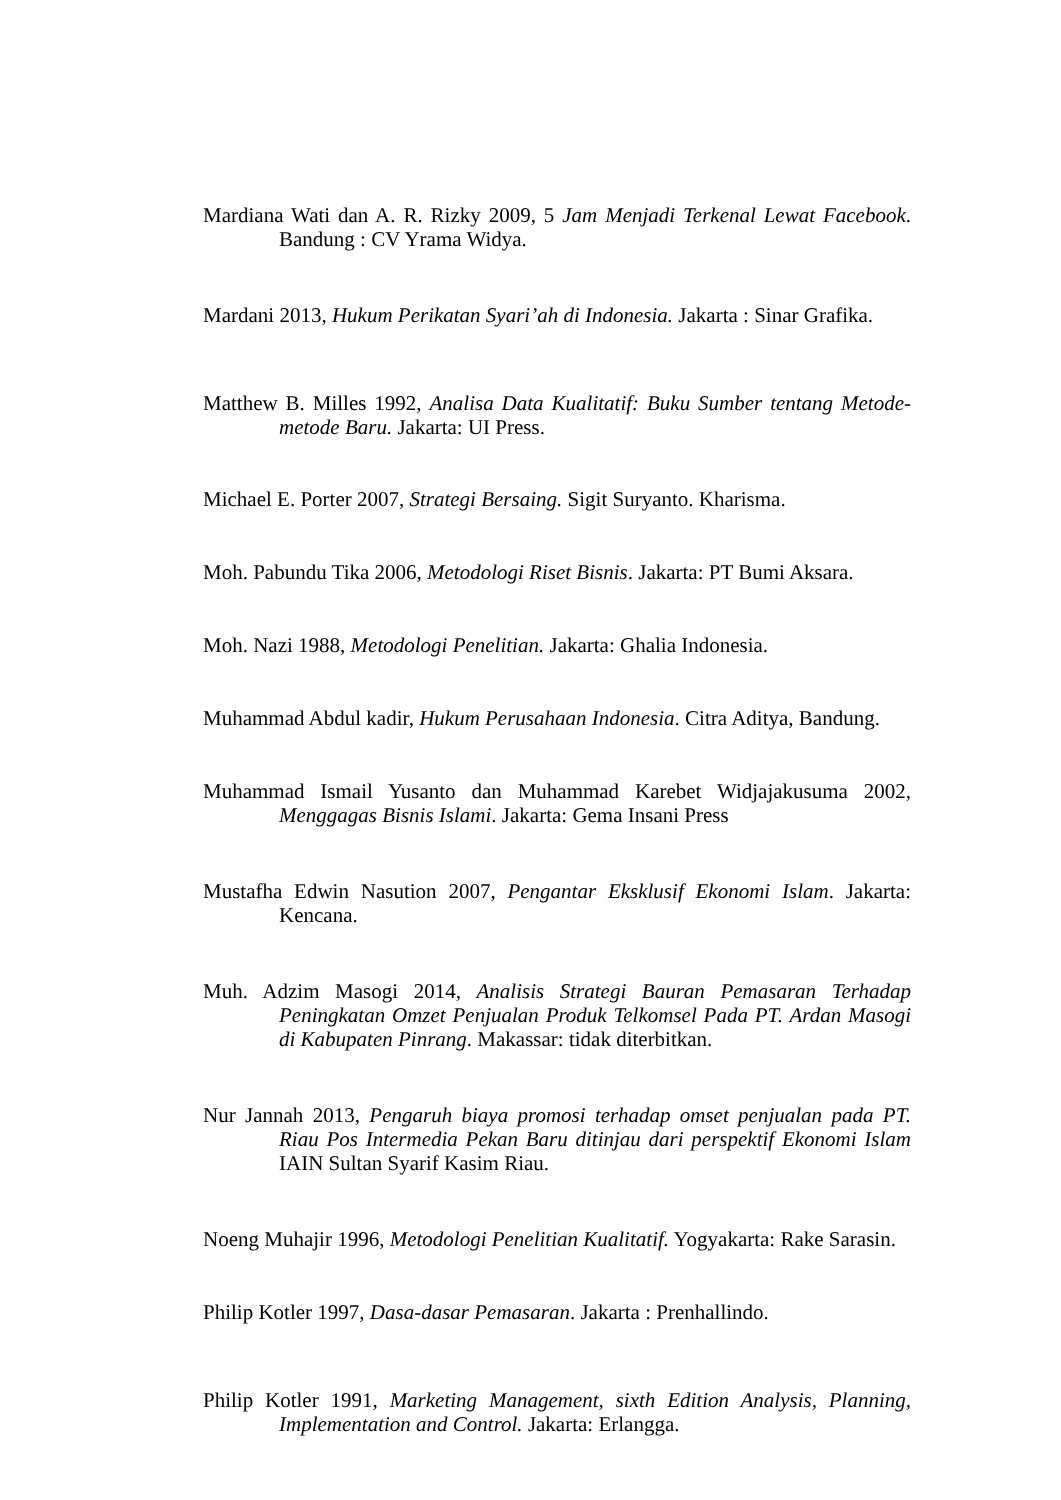Mardiana Wati dan A. R. Rizky 2009, 5 Jam Menjadi Terkenal Lewat Facebook. Bandung : CV Yrama Widya.
Mardani 2013, Hukum Perikatan Syari’ah di Indonesia. Jakarta : Sinar Grafika.
Matthew B. Milles 1992, Analisa Data Kualitatif: Buku Sumber tentang Metode-metode Baru. Jakarta: UI Press.
Michael E. Porter 2007, Strategi Bersaing. Sigit Suryanto. Kharisma.
Moh. Pabundu Tika 2006, Metodologi Riset Bisnis. Jakarta: PT Bumi Aksara.
Moh. Nazi 1988, Metodologi Penelitian. Jakarta: Ghalia Indonesia.
Muhammad Abdul kadir, Hukum Perusahaan Indonesia. Citra Aditya, Bandung.
Muhammad Ismail Yusanto dan Muhammad Karebet Widjajakusuma 2002, Menggagas Bisnis Islami. Jakarta: Gema Insani Press
Mustafha Edwin Nasution 2007, Pengantar Eksklusif Ekonomi Islam. Jakarta: Kencana.
Muh. Adzim Masogi 2014, Analisis Strategi Bauran Pemasaran Terhadap Peningkatan Omzet Penjualan Produk Telkomsel Pada PT. Ardan Masogi di Kabupaten Pinrang. Makassar: tidak diterbitkan.
Nur Jannah 2013, Pengaruh biaya promosi terhadap omset penjualan pada PT. Riau Pos Intermedia Pekan Baru ditinjau dari perspektif Ekonomi Islam IAIN Sultan Syarif Kasim Riau.
Noeng Muhajir 1996, Metodologi Penelitian Kualitatif. Yogyakarta: Rake Sarasin.
Philip Kotler 1997, Dasa-dasar Pemasaran. Jakarta : Prenhallindo.
Philip Kotler 1991, Marketing Management, sixth Edition Analysis, Planning, Implementation and Control. Jakarta: Erlangga.